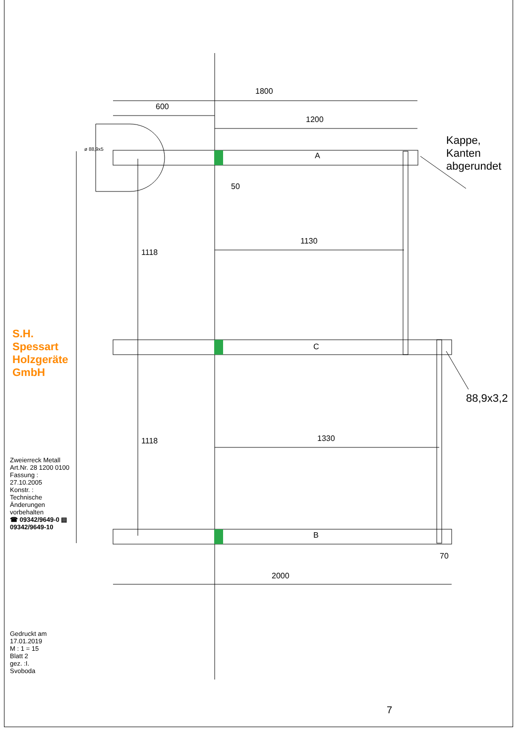1800
600
1200
50
1130
1330
2000
70
1118
1118
A
C
B
ø 88,9x5
Kappe, Kanten abgerundet
88,9x3,2
S.H. Spessart Holzgeräte GmbH
Zweierreck Metall
Art.Nr. 28 1200 0100
Fassung : 27.10.2005
Konstr. :
Technische Änderungen vorbehalten
☎ 09342/9649-0 ▤ 09342/9649-10
Gedruckt am 17.01.2019
M : 1 = 15 Blatt 2
gez. :I. Svoboda
7